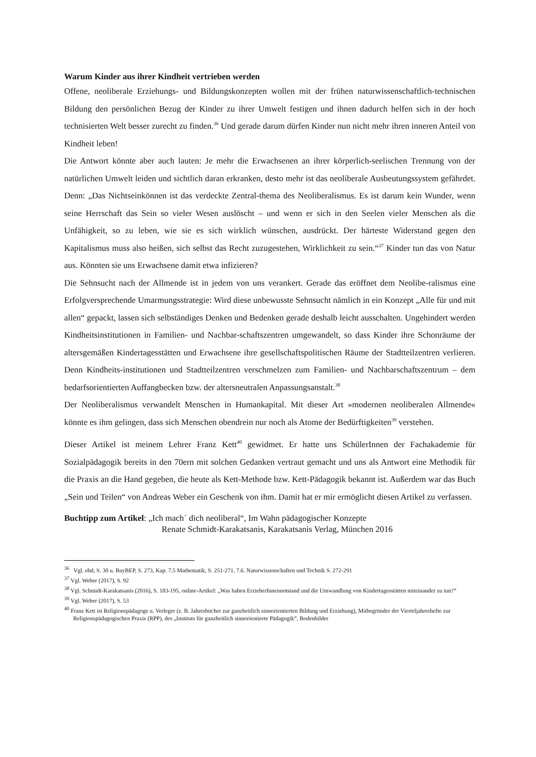Warum Kinder aus ihrer Kindheit vertrieben werden
Offene, neoliberale Erziehungs- und Bildungskonzepten wollen mit der frühen naturwissenschaftlich-technischen Bildung den persönlichen Bezug der Kinder zu ihrer Umwelt festigen und ihnen dadurch helfen sich in der hoch technisierten Welt besser zurecht zu finden.<sup>36</sup> Und gerade darum dürfen Kinder nun nicht mehr ihren inneren Anteil von Kindheit leben!
Die Antwort könnte aber auch lauten: Je mehr die Erwachsenen an ihrer körperlich-seelischen Trennung von der natürlichen Umwelt leiden und sichtlich daran erkranken, desto mehr ist das neoliberale Ausbeutungssystem gefährdet. Denn: „Das Nichtseinkönnen ist das verdeckte Zentral-thema des Neoliberalismus. Es ist darum kein Wunder, wenn seine Herrschaft das Sein so vieler Wesen auslöscht – und wenn er sich in den Seelen vieler Menschen als die Unfähigkeit, so zu leben, wie sie es sich wirklich wünschen, ausdrückt. Der härteste Widerstand gegen den Kapitalismus muss also heißen, sich selbst das Recht zuzugestehen, Wirklichkeit zu sein.“<sup>37</sup> Kinder tun das von Natur aus. Könnten sie uns Erwachsene damit etwa infizieren?
Die Sehnsucht nach der Allmende ist in jedem von uns verankert. Gerade das eröffnet dem Neolibe-ralismus eine Erfolgversprechende Umarmungsstrategie: Wird diese unbewusste Sehnsucht nämlich in ein Konzept „Alle für und mit allen“ gepackt, lassen sich selbständiges Denken und Bedenken gerade deshalb leicht ausschalten. Ungehindert werden Kindheitsinstitutionen in Familien- und Nachbar-schaftszentren umgewandelt, so dass Kinder ihre Schonräume der altersgemäßen Kindertagesstätten und Erwachsene ihre gesellschaftspolitischen Räume der Stadtteilzentren verlieren. Denn Kindheits-institutionen und Stadtteilzentren verschmelzen zum Familien- und Nachbarschaftszentrum – dem bedarfsorientierten Auffangbecken bzw. der altersneutralen Anpassungsanstalt.<sup>38</sup>
Der Neoliberalismus verwandelt Menschen in Humankapital. Mit dieser Art »modernen neoliberalen Allmende« könnte es ihm gelingen, dass sich Menschen obendrein nur noch als Atome der Bedürftigkeiten<sup>39</sup> verstehen.
Dieser Artikel ist meinem Lehrer Franz Kett<sup>40</sup> gewidmet. Er hatte uns SchülerInnen der Fachakademie für Sozialpädagogik bereits in den 70ern mit solchen Gedanken vertraut gemacht und uns als Antwort eine Methodik für die Praxis an die Hand gegeben, die heute als Kett-Methode bzw. Kett-Pädagogik bekannt ist. Außerdem war das Buch „Sein und Teilen“ von Andreas Weber ein Geschenk von ihm. Damit hat er mir ermöglicht diesen Artikel zu verfassen.
Buchtipp zum Artikel: „Ich mach´ dich neoliberal“, Im Wahn pädagogischer Konzepte
Renate Schmidt-Karakatsanis, Karakatsanis Verlag, München 2016
<sup>36</sup> Vgl. ebd, S. 30 u. BayBEP, S. 273, Kap. 7.5 Mathematik, S. 251-271, 7.6. Naturwissenschaften und Technik S. 272-291
<sup>37</sup> Vgl. Weber (2017), S. 92
<sup>38</sup> Vgl. Schmidt-Karakatsanis (2016), S. 183-195, online-Artikel: „Was haben ErzieherInnennotstand und die Umwandlung von Kindertagesstätten miteinander zu tun?“
<sup>39</sup> Vgl. Weber (2017), S. 53
<sup>40</sup> Franz Kett ist Religionspädagoge u. Verleger (z. B. Jahresbücher zur ganzheitlich sinnorientierten Bildung und Erziehung), Mitbegründer der Vierteljahreshefte zur Religionspädagogischen Praxis (RPP), des „Instituts für ganzheitlich sinnorientierte Pädagogik“, Bodenbilder